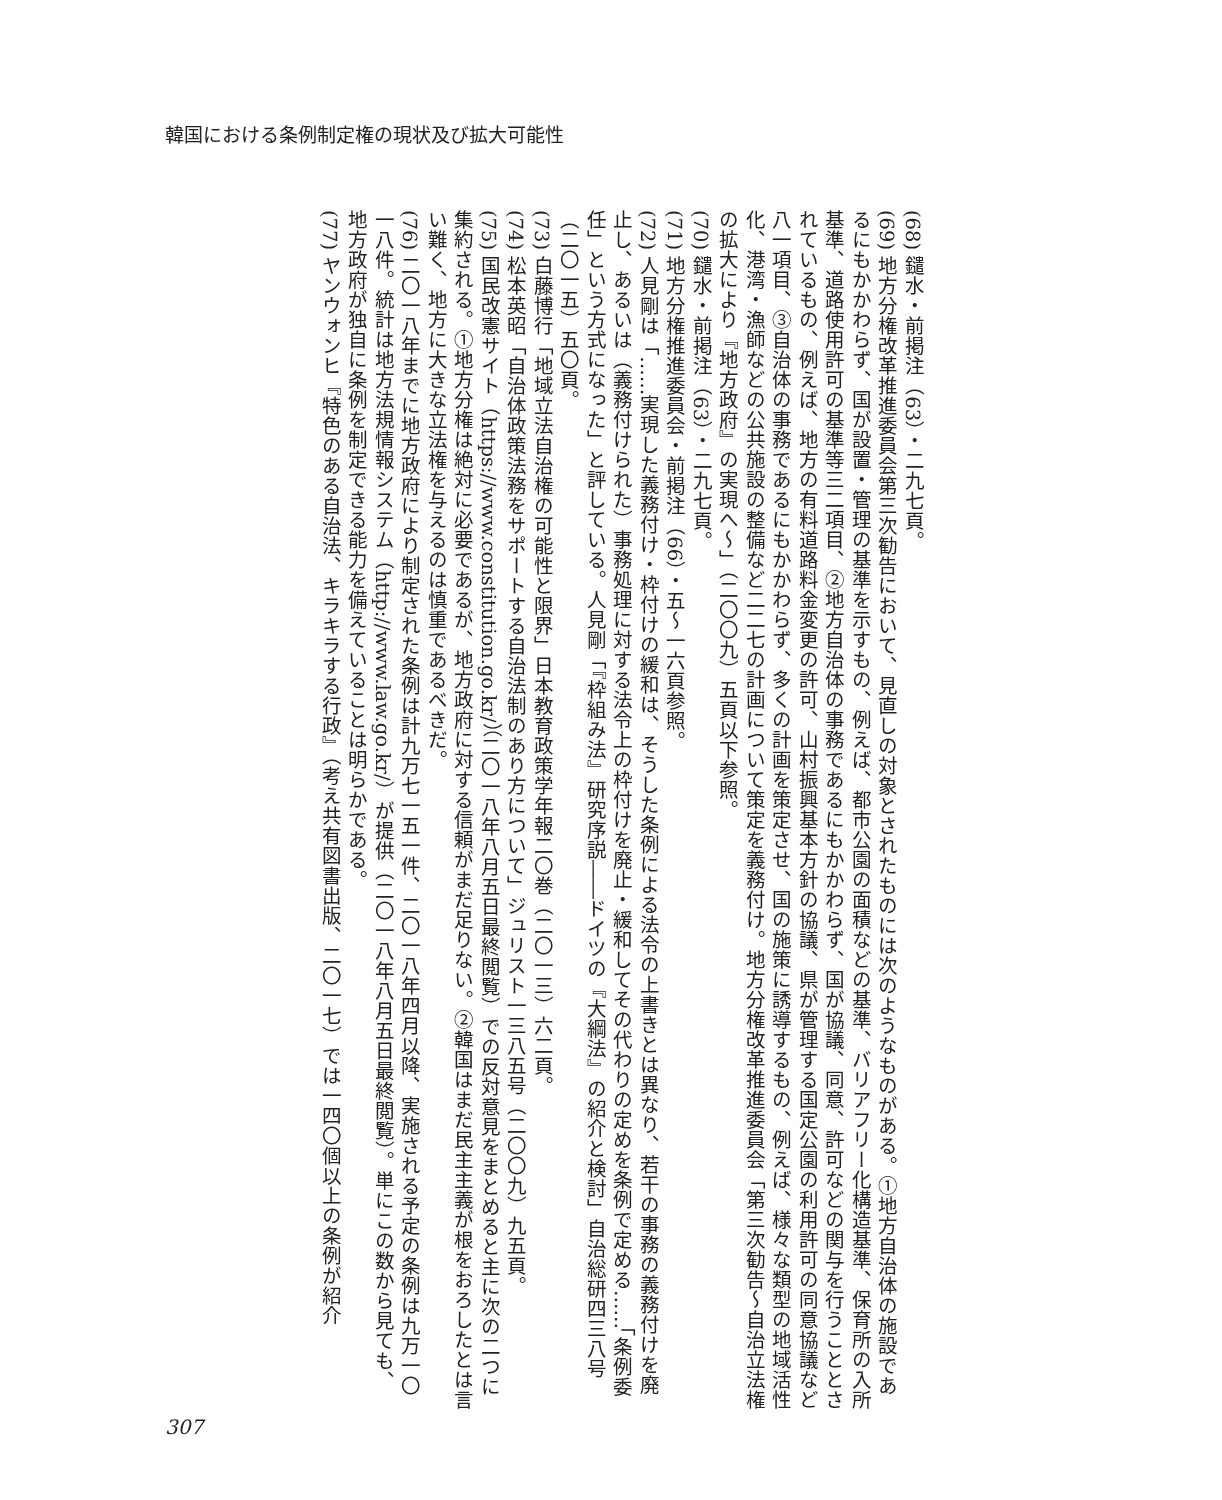韓国における条例制定権の現状及び拡大可能性
(68) 鑓水・前掲注（63）・二九七頁。
(69) 地方分権改革推進委員会第三次勧告において、見直しの対象とされたものには次のようなものがある。①地方自治体の施設であるにもかかわらず、国が設置・管理の基準を示すもの、例えば、都市公園の面積などの基準、バリアフリー化構造基準、保育所の入所基準、道路使用許可の基準等三二項目、②地方自治体の事務であるにもかかわらず、国が協議、同意、許可などの関与を行うこととされているもの、例えば、地方の有料道路料金変更の許可、山村振興基本方針の協議、県が管理する国定公園の利用許可の同意協議など八一項目、③自治体の事務であるにもかかわらず、多くの計画を策定させ、国の施策に誘導するもの、例えば、様々な類型の地域活性化、港湾・漁師などの公共施設の整備など二二七の計画について策定を義務付け。地方分権改革推進委員会「第三次勧告～自治立法権の拡大により『地方政府』の実現へ～」（二〇〇九）五頁以下参照。
(70) 鑓水・前掲注（63）・二九七頁。
(71) 地方分権推進委員会・前掲注（66）・五～一六頁参照。
(72) 人見剛は「……実現した義務付け・枠付けの緩和は、そうした条例による法令の上書きとは異なり、若干の事務の義務付けを廃止し、あるいは（義務付けられた）事務処理に対する法令上の枠付けを廃止・緩和してその代わりの定めを条例で定める……「条例委任」という方式になった」と評している。人見剛「『枠組み法』研究序説――ドイツの『大綱法』の紹介と検討」自治総研四三八号（二〇一五）五〇頁。
(73) 白藤博行「地域立法自治権の可能性と限界」日本教育政策学年報二〇巻（二〇一三）六二頁。
(74) 松本英昭「自治体政策法務をサポートする自治法制のあり方について」ジュリスト一三八五号（二〇〇九）九五頁。
(75) 国民改憲サイト（https://www.constitution.go.kr/）（二〇一八年八月五日最終閲覧）での反対意見をまとめると主に次の二つに集約される。①地方分権は絶対に必要であるが、地方政府に対する信頼がまだ足りない。②韓国はまだ民主主義が根をおろしたとは言い難く、地方に大きな立法権を与えるのは慎重であるべきだ。
(76) 二〇一八年までに地方政府により制定された条例は計九万七一五一件、二〇一八年四月以降、実施される予定の条例は九万一〇一八件。統計は地方法規情報システム（http://www.law.go.kr/）が提供（二〇一八年八月五日最終閲覧）。単にこの数から見ても、地方政府が独自に条例を制定できる能力を備えていることは明らかである。
(77) ヤンウォンヒ『特色のある自治法、キラキラする行政』（考え共有図書出版、二〇一七）では一四〇個以上の条例が紹介
307